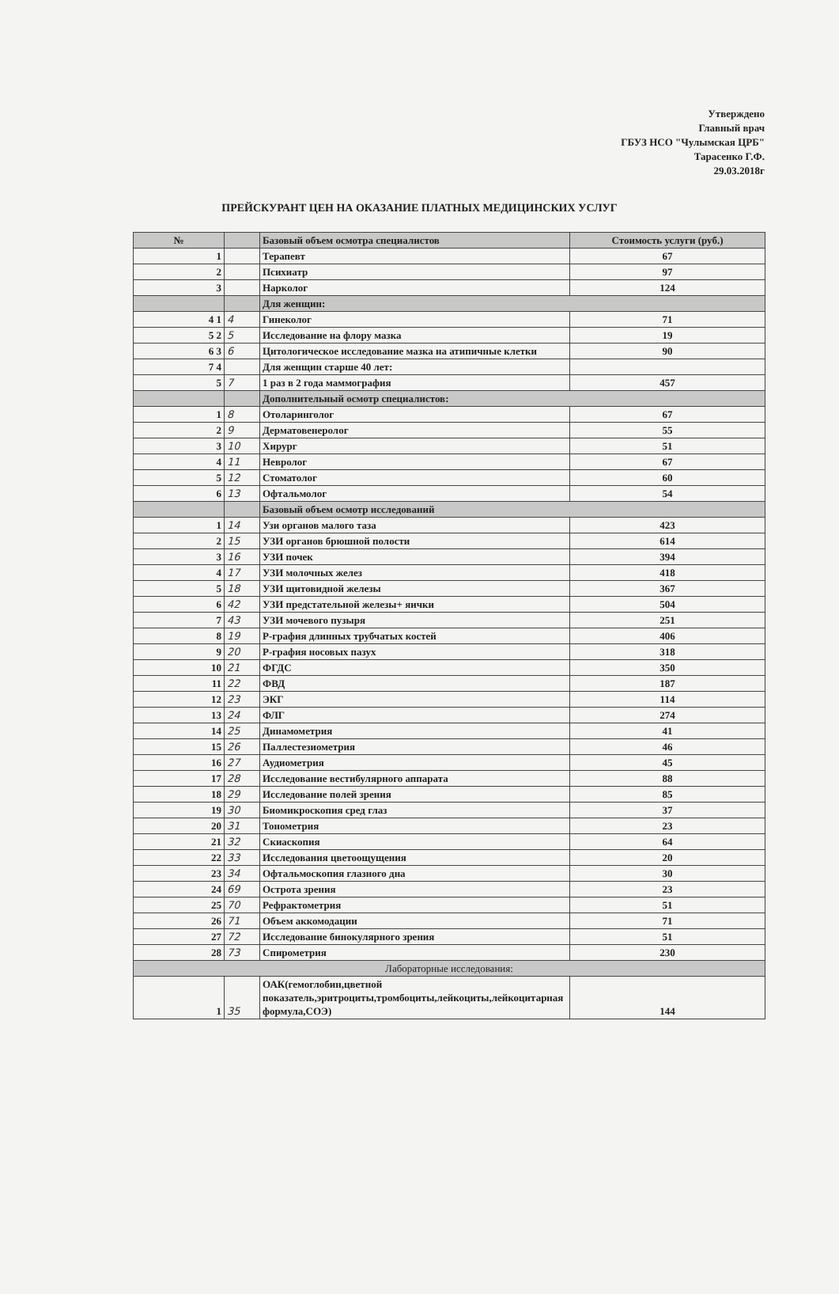Утверждено
Главный врач
ГБУЗ НСО "Чулымская ЦРБ"
Тарасенко Г.Ф.
29.03.2018г
ПРЕЙСКУРАНТ ЦЕН НА ОКАЗАНИЕ ПЛАТНЫХ МЕДИЦИНСКИХ УСЛУГ
| № | | Базовый объем осмотра специалистов | Стоимость услуги (руб.) |
| --- | --- | --- | --- |
| 1 | | Терапевт | 67 |
| 2 | | Психиатр | 97 |
| 3 | | Нарколог | 124 |
| | | Для женщин: | |
| 4 1 | 4 | Гинеколог | 71 |
| 5 2 | 5 | Исследование на флору мазка | 19 |
| 6 3 | 6 | Цитологическое исследование мазка на атипичные клетки | 90 |
| 7 4 | | Для женщин старше 40 лет: | |
| 5 | 7 | 1 раз в 2 года маммография | 457 |
| | | Дополнительный осмотр специалистов: | |
| 1 | 8 | Отоларинголог | 67 |
| 2 | 9 | Дерматовенеролог | 55 |
| 3 | 10 | Хирург | 51 |
| 4 | 11 | Невролог | 67 |
| 5 | 12 | Стоматолог | 60 |
| 6 | 13 | Офтальмолог | 54 |
| | | Базовый объем осмотр исследований | |
| 1 | 14 | Узи органов малого таза | 423 |
| 2 | 15 | УЗИ органов брюшной полости | 614 |
| 3 | 16 | УЗИ почек | 394 |
| 4 | 17 | УЗИ молочных желез | 418 |
| 5 | 18 | УЗИ щитовидной железы | 367 |
| 6 | 42 | УЗИ предстательной железы+ яички | 504 |
| 7 | 43 | УЗИ мочевого пузыря | 251 |
| 8 | 19 | Р-графия длинных трубчатых костей | 406 |
| 9 | 20 | Р-графия носовых пазух | 318 |
| 10 | 21 | ФГДС | 350 |
| 11 | 22 | ФВД | 187 |
| 12 | 23 | ЭКГ | 114 |
| 13 | 24 | ФЛГ | 274 |
| 14 | 25 | Динамометрия | 41 |
| 15 | 26 | Паллестезиометрия | 46 |
| 16 | 27 | Аудиометрия | 45 |
| 17 | 28 | Исследование вестибулярного аппарата | 88 |
| 18 | 29 | Исследование полей зрения | 85 |
| 19 | 30 | Биомикроскопия сред глаз | 37 |
| 20 | 31 | Тонометрия | 23 |
| 21 | 32 | Скиаскопия | 64 |
| 22 | 33 | Исследования цветоощущения | 20 |
| 23 | 34 | Офтальмоскопия глазного дна | 30 |
| 24 | 69 | Острота зрения | 23 |
| 25 | 70 | Рефрактометрия | 51 |
| 26 | 71 | Объем аккомодации | 71 |
| 27 | 72 | Исследование бинокулярного зрения | 51 |
| 28 | 73 | Спирометрия | 230 |
| Лабораторные исследования: | | | |
| 1 | 35 | ОАК(гемоглобин,цветной показатель,эритроциты,тромбоциты,лейкоциты,лейкоцитарная формула,СОЭ) | 144 |